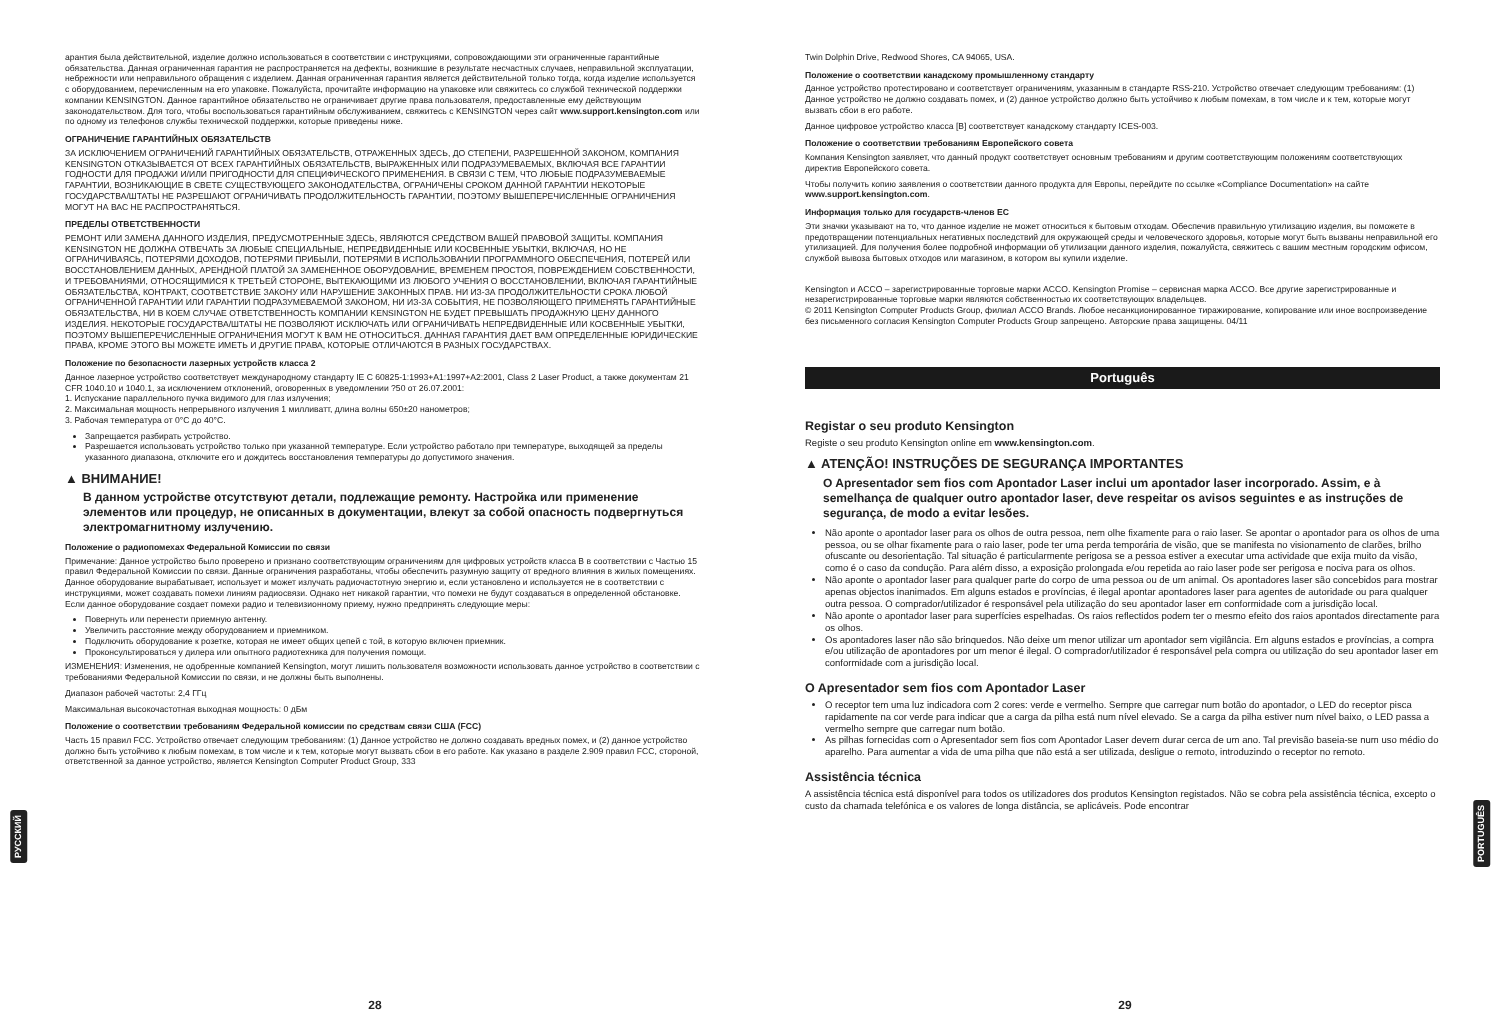арантия была действительной, изделие должно использоваться в соответствии с инструкциями, сопровождающими эти ограниченные гарантийные обязательства. Данная ограниченная гарантия не распространяется на дефекты, возникшие в результате несчастных случаев, неправильной эксплуатации, небрежности или неправильного обращения с изделием. Данная ограниченная гарантия является действительной только тогда, когда изделие используется с оборудованием, перечисленным на его упаковке. Пожалуйста, прочитайте информацию на упаковке или свяжитесь со службой технической поддержки компании KENSINGTON. Данное гарантийное обязательство не ограничивает другие права пользователя, предоставленные ему действующим законодательством. Для того, чтобы воспользоваться гарантийным обслуживанием, свяжитесь с KENSINGTON через сайт www.support.kensington.com или по одному из телефонов службы технической поддержки, которые приведены ниже.
ОГРАНИЧЕНИЕ ГАРАНТИЙНЫХ ОБЯЗАТЕЛЬСТВ
ЗА ИСКЛЮЧЕНИЕМ ОГРАНИЧЕНИЙ ГАРАНТИЙНЫХ ОБЯЗАТЕЛЬСТВ, ОТРАЖЕННЫХ ЗДЕСЬ, ДО СТЕПЕНИ, РАЗРЕШЕННОЙ ЗАКОНОМ, КОМПАНИЯ KENSINGTON ОТКАЗЫВАЕТСЯ ОТ ВСЕХ ГАРАНТИЙНЫХ ОБЯЗАТЕЛЬСТВ, ВЫРАЖЕННЫХ ИЛИ ПОДРАЗУМЕВАЕМЫХ, ВКЛЮЧАЯ ВСЕ ГАРАНТИИ ГОДНОСТИ ДЛЯ ПРОДАЖИ И/ИЛИ ПРИГОДНОСТИ ДЛЯ СПЕЦИФИЧЕСКОГО ПРИМЕНЕНИЯ. В СВЯЗИ С ТЕМ, ЧТО ЛЮБЫЕ ПОДРАЗУМЕВАЕМЫЕ ГАРАНТИИ, ВОЗНИКАЮЩИЕ В СВЕТЕ СУЩЕСТВУЮЩЕГО ЗАКОНОДАТЕЛЬСТВА, ОГРАНИЧЕНЫ СРОКОМ ДАННОЙ ГАРАНТИИ НЕКОТОРЫЕ ГОСУДАРСТВА/ШТАТЫ НЕ РАЗРЕШАЮТ ОГРАНИЧИВАТЬ ПРОДОЛЖИТЕЛЬНОСТЬ ГАРАНТИИ, ПОЭТОМУ ВЫШЕПЕРЕЧИСЛЕННЫЕ ОГРАНИЧЕНИЯ МОГУТ НА ВАС НЕ РАСПРОСТРАНЯТЬСЯ.
ПРЕДЕЛЫ ОТВЕТСТВЕННОСТИ
РЕМОНТ ИЛИ ЗАМЕНА ДАННОГО ИЗДЕЛИЯ, ПРЕДУСМОТРЕННЫЕ ЗДЕСЬ, ЯВЛЯЮТСЯ СРЕДСТВОМ ВАШЕЙ ПРАВОВОЙ ЗАЩИТЫ. КОМПАНИЯ KENSINGTON НЕ ДОЛЖНА ОТВЕЧАТЬ ЗА ЛЮБЫЕ СПЕЦИАЛЬНЫЕ, НЕПРЕДВИДЕННЫЕ ИЛИ КОСВЕННЫЕ УБЫТКИ, ВКЛЮЧАЯ, НО НЕ ОГРАНИЧИВАЯСЬ, ПОТЕРЯМИ ДОХОДОВ, ПОТЕРЯМИ ПРИБЫЛИ, ПОТЕРЯМИ В ИСПОЛЬЗОВАНИИ ПРОГРАММНОГО ОБЕСПЕЧЕНИЯ, ПОТЕРЕЙ ИЛИ ВОССТАНОВЛЕНИЕМ ДАННЫХ, АРЕНДНОЙ ПЛАТОЙ ЗА ЗАМЕНЕННОЕ ОБОРУДОВАНИЕ, ВРЕМЕНЕМ ПРОСТОЯ, ПОВРЕЖДЕНИЕМ СОБСТВЕННОСТИ, И ТРЕБОВАНИЯМИ, ОТНОСЯЩИМИСЯ К ТРЕТЬЕЙ СТОРОНЕ, ВЫТЕКАЮЩИМИ ИЗ ЛЮБОГО УЧЕНИЯ О ВОССТАНОВЛЕНИИ, ВКЛЮЧАЯ ГАРАНТИЙНЫЕ ОБЯЗАТЕЛЬСТВА, КОНТРАКТ, СООТВЕТСТВИЕ ЗАКОНУ ИЛИ НАРУШЕНИЕ ЗАКОННЫХ ПРАВ. НИ ИЗ-ЗА ПРОДОЛЖИТЕЛЬНОСТИ СРОКА ЛЮБОЙ ОГРАНИЧЕННОЙ ГАРАНТИИ ИЛИ ГАРАНТИИ ПОДРАЗУМЕВАЕМОЙ ЗАКОНОМ, НИ ИЗ-ЗА СОБЫТИЯ, НЕ ПОЗВОЛЯЮЩЕГО ПРИМЕНЯТЬ ГАРАНТИЙНЫЕ ОБЯЗАТЕЛЬСТВА, НИ В КОЕМ СЛУЧАЕ ОТВЕТСТВЕННОСТЬ КОМПАНИИ KENSINGTON НЕ БУДЕТ ПРЕВЫШАТЬ ПРОДАЖНУЮ ЦЕНУ ДАННОГО ИЗДЕЛИЯ. НЕКОТОРЫЕ ГОСУДАРСТВА/ШТАТЫ НЕ ПОЗВОЛЯЮТ ИСКЛЮЧАТЬ ИЛИ ОГРАНИЧИВАТЬ НЕПРЕДВИДЕННЫЕ ИЛИ КОСВЕННЫЕ УБЫТКИ, ПОЭТОМУ ВЫШЕПЕРЕЧИСЛЕННЫЕ ОГРАНИЧЕНИЯ МОГУТ К ВАМ НЕ ОТНОСИТЬСЯ. ДАННАЯ ГАРАНТИЯ ДАЕТ ВАМ ОПРЕДЕЛЕННЫЕ ЮРИДИЧЕСКИЕ ПРАВА, КРОМЕ ЭТОГО ВЫ МОЖЕТЕ ИМЕТЬ И ДРУГИЕ ПРАВА, КОТОРЫЕ ОТЛИЧАЮТСЯ В РАЗНЫХ ГОСУДАРСТВАХ.
Положение по безопасности лазерных устройств класса 2
Данное лазерное устройство соответствует международному стандарту IE C 60825-1:1993+A1:1997+A2:2001, Class 2 Laser Product, а также документам 21 CFR 1040.10 и 1040.1, за исключением отклонений, оговоренных в уведомлении ?50 от 26.07.2001:
1. Испускание параллельного пучка видимого для глаз излучения;
2. Максимальная мощность непрерывного излучения 1 милливатт, длина волны 650±20 нанометров;
3. Рабочая температура от 0°C до 40°C.
Запрещается разбирать устройство.
Разрешается использовать устройство только при указанной температуре. Если устройство работало при температуре, выходящей за пределы указанного диапазона, отключите его и дождитесь восстановления температуры до допустимого значения.
▲ ВНИМАНИЕ!
В данном устройстве отсутствуют детали, подлежащие ремонту. Настройка или применение элементов или процедур, не описанных в документации, влекут за собой опасность подвергнуться электромагнитному излучению.
Положение о радиопомехах Федеральной Комиссии по связи
Примечание: Данное устройство было проверено и признано соответствующим ограничениям для цифровых устройств класса B в соответствии с Частью 15 правил Федеральной Комиссии по связи. Данные ограничения разработаны, чтобы обеспечить разумную защиту от вредного влияния в жилых помещениях. Данное оборудование вырабатывает, использует и может излучать радиочастотную энергию и, если установлено и используется не в соответствии с инструкциями, может создавать помехи линиям радиосвязи. Однако нет никакой гарантии, что помехи не будут создаваться в определенной обстановке. Если данное оборудование создает помехи радио и телевизионному приему, нужно предпринять следующие меры:
Повернуть или перенести приемную антенну.
Увеличить расстояние между оборудованием и приемником.
Подключить оборудование к розетке, которая не имеет общих цепей с той, в которую включен приемник.
Проконсультироваться у дилера или опытного радиотехника для получения помощи.
ИЗМЕНЕНИЯ: Изменения, не одобренные компанией Kensington, могут лишить пользователя возможности использовать данное устройство в соответствии с требованиями Федеральной Комиссии по связи, и не должны быть выполнены.
Диапазон рабочей частоты: 2,4 ГГц
Максимальная высокочастотная выходная мощность: 0 дБм
Положение о соответствии требованиям Федеральной комиссии по средствам связи США (FCC)
Часть 15 правил FCC. Устройство отвечает следующим требованиям: (1) Данное устройство не должно создавать вредных помех, и (2) данное устройство должно быть устойчиво к любым помехам, в том числе и к тем, которые могут вызвать сбои в его работе. Как указано в разделе 2.909 правил FCC, стороной, ответственной за данное устройство, является Kensington Computer Product Group, 333
РУССКИЙ
28
Twin Dolphin Drive, Redwood Shores, CA 94065, USA.
Положение о соответствии канадскому промышленному стандарту
Данное устройство протестировано и соответствует ограничениям, указанным в стандарте RSS-210. Устройство отвечает следующим требованиям: (1) Данное устройство не должно создавать помех, и (2) данное устройство должно быть устойчиво к любым помехам, в том числе и к тем, которые могут вызвать сбои в его работе.
Данное цифровое устройство класса [B] соответствует канадскому стандарту ICES-003.
Положение о соответствии требованиям Европейского совета
Компания Kensington заявляет, что данный продукт соответствует основным требованиям и другим соответствующим положениям соответствующих директив Европейского совета.
Чтобы получить копию заявления о соответствии данного продукта для Европы, перейдите по ссылке «Compliance Documentation» на сайте www.support.kensington.com.
Информация только для государств-членов ЕС
Эти значки указывают на то, что данное изделие не может относиться к бытовым отходам. Обеспечив правильную утилизацию изделия, вы поможете в предотвращении потенциальных негативных последствий для окружающей среды и человеческого здоровья, которые могут быть вызваны неправильной его утилизацией. Для получения более подробной информации об утилизации данного изделия, пожалуйста, свяжитесь с вашим местным городским офисом, службой вывоза бытовых отходов или магазином, в котором вы купили изделие.
Kensington и ACCO – зарегистрированные торговые марки ACCO. Kensington Promise – сервисная марка ACCO. Все другие зарегистрированные и незарегистрированные торговые марки являются собственностью их соответствующих владельцев.
© 2011 Kensington Computer Products Group, филиал ACCO Brands. Любое несанкционированное тиражирование, копирование или иное воспроизведение без письменного согласия Kensington Computer Products Group запрещено. Авторские права защищены. 04/11
Português
Registar o seu produto Kensington
Registe o seu produto Kensington online em www.kensington.com.
▲ ATENÇÃO! INSTRUÇÕES DE SEGURANÇA IMPORTANTES
O Apresentador sem fios com Apontador Laser inclui um apontador laser incorporado. Assim, e à semelhança de qualquer outro apontador laser, deve respeitar os avisos seguintes e as instruções de segurança, de modo a evitar lesões.
Não aponte o apontador laser para os olhos de outra pessoa, nem olhe fixamente para o raio laser. Se apontar o apontador para os olhos de uma pessoa, ou se olhar fixamente para o raio laser, pode ter uma perda temporária de visão, que se manifesta no visionamento de clarões, brilho ofuscante ou desorientação. Tal situação é particularmente perigosa se a pessoa estiver a executar uma actividade que exija muito da visão, como é o caso da condução. Para além disso, a exposição prolongada e/ou repetida ao raio laser pode ser perigosa e nociva para os olhos.
Não aponte o apontador laser para qualquer parte do corpo de uma pessoa ou de um animal. Os apontadores laser são concebidos para mostrar apenas objectos inanimados. Em alguns estados e províncias, é ilegal apontar apontadores laser para agentes de autoridade ou para qualquer outra pessoa. O comprador/utilizador é responsável pela utilização do seu apontador laser em conformidade com a jurisdição local.
Não aponte o apontador laser para superfícies espelhadas. Os raios reflectidos podem ter o mesmo efeito dos raios apontados directamente para os olhos.
Os apontadores laser não são brinquedos. Não deixe um menor utilizar um apontador sem vigilância. Em alguns estados e províncias, a compra e/ou utilização de apontadores por um menor é ilegal. O comprador/utilizador é responsável pela compra ou utilização do seu apontador laser em conformidade com a jurisdição local.
O Apresentador sem fios com Apontador Laser
O receptor tem uma luz indicadora com 2 cores: verde e vermelho. Sempre que carregar num botão do apontador, o LED do receptor pisca rapidamente na cor verde para indicar que a carga da pilha está num nível elevado. Se a carga da pilha estiver num nível baixo, o LED passa a vermelho sempre que carregar num botão.
As pilhas fornecidas com o Apresentador sem fios com Apontador Laser devem durar cerca de um ano. Tal previsão baseia-se num uso médio do aparelho. Para aumentar a vida de uma pilha que não está a ser utilizada, desligue o remoto, introduzindo o receptor no remoto.
Assistência técnica
A assistência técnica está disponível para todos os utilizadores dos produtos Kensington registados. Não se cobra pela assistência técnica, excepto o custo da chamada telefónica e os valores de longa distância, se aplicáveis. Pode encontrar
PORTUGUÊS
29